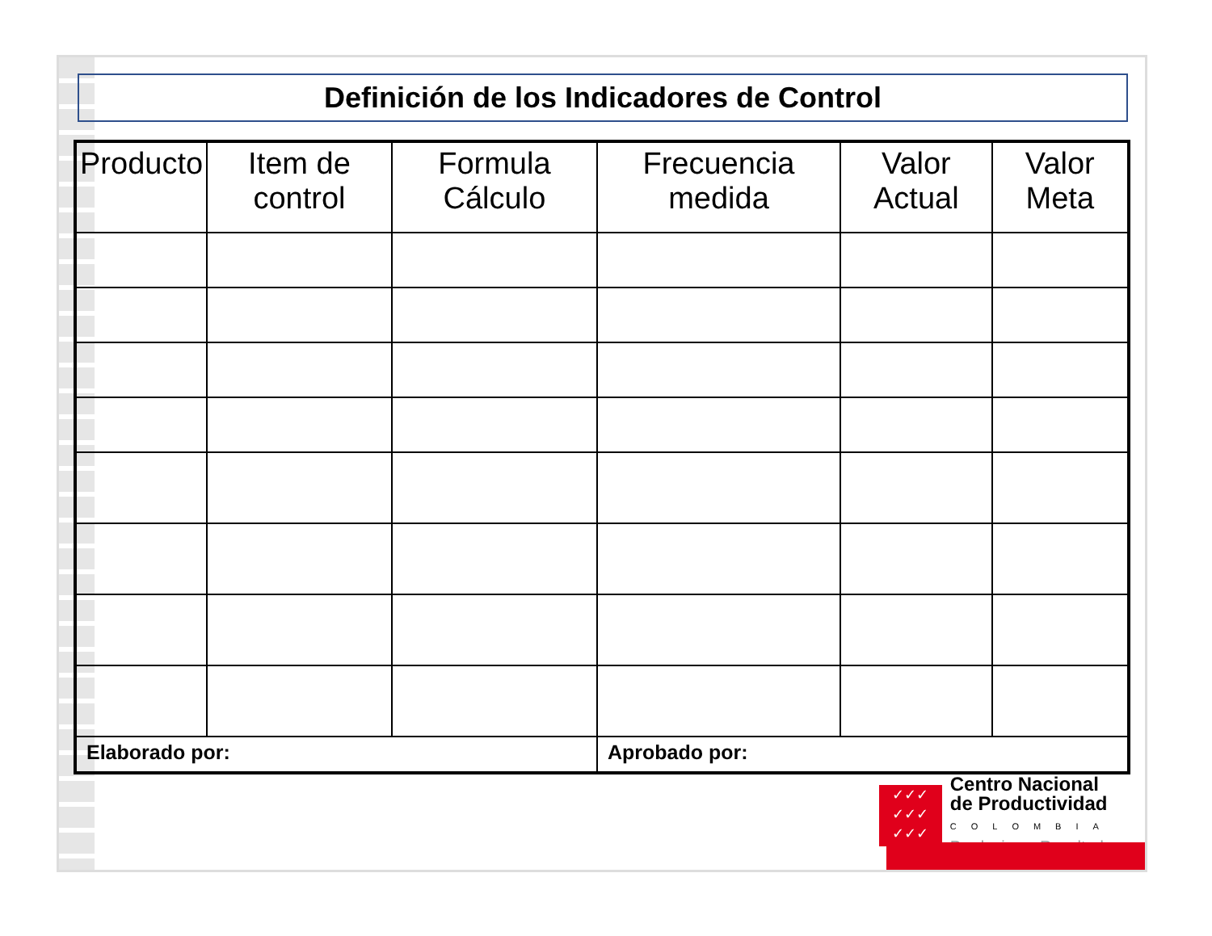Definición de los Indicadores de Control
| Producto | Item de control | Formula Cálculo | Frecuencia medida | Valor Actual | Valor Meta |
| --- | --- | --- | --- | --- | --- |
| Elaborado por: | | | Aprobado por: | | |
✓✓✓
✓✓✓
✓✓✓
Centro Nacional
de Productividad
COLOMBIA
Producimos Resultados